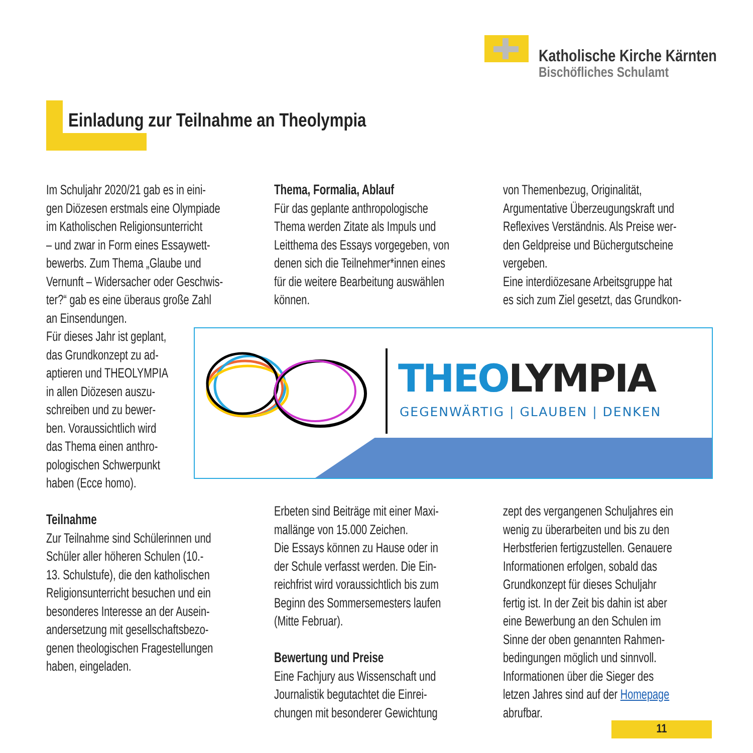Katholische Kirche Kärnten
Bischöfliches Schulamt
Einladung zur Teilnahme an Theolympia
Im Schuljahr 2020/21 gab es in eini-
gen Diözesen erstmals eine Olympiade
im Katholischen Religionsunterricht
– und zwar in Form eines Essaywett-
bewerbs. Zum Thema „Glaube und
Vernunft – Widersacher oder Geschwis-
ter?“ gab es eine überaus große Zahl
an Einsendungen.
Für dieses Jahr ist geplant,
das Grundkonzept zu ad-
aptieren und THEOLYMPIA
in allen Diözesen auszu-
schreiben und zu bewer-
ben. Voraussichtlich wird
das Thema einen anthro-
pologischen Schwerpunkt
haben (Ecce homo).
Teilnahme
Zur Teilnahme sind Schülerinnen und
Schüler aller höheren Schulen (10.-
13. Schulstufe), die den katholischen
Religionsunterricht besuchen und ein
besonderes Interesse an der Ausein-
andersetzung mit gesellschaftsbezo-
genen theologischen Fragestellungen
haben, eingeladen.
Thema, Formalia, Ablauf
Für das geplante anthropologische
Thema werden Zitate als Impuls und
Leitthema des Essays vorgegeben, von
denen sich die Teilnehmer*innen eines
für die weitere Bearbeitung auswählen
können.
von Themenbezug, Originalität,
Argumentative Überzeugungskraft und
Reflexives Verständnis. Als Preise wer-
den Geldpreise und Büchergutscheine
vergeben.
Eine interdiözesane Arbeitsgruppe hat
es sich zum Ziel gesetzt, das Grundkon-
THEO LYMPIA
GEGENWÄRTIG | GLAUBEN | DENKEN
Erbeten sind Beiträge mit einer Maxi-
mallänge von 15.000 Zeichen.
Die Essays können zu Hause oder in
der Schule verfasst werden. Die Ein-
reichfrist wird voraussichtlich bis zum
Beginn des Sommersemesters laufen
(Mitte Februar).
Bewertung und Preise
Eine Fachjury aus Wissenschaft und
Journalistik begutachtet die Einrei-
chungen mit besonderer Gewichtung
zept des vergangenen Schuljahres ein
wenig zu überarbeiten und bis zu den
Herbstferien fertigzustellen. Genauere
Informationen erfolgen, sobald das
Grundkonzept für dieses Schuljahr
fertig ist. In der Zeit bis dahin ist aber
eine Bewerbung an den Schulen im
Sinne der oben genannten Rahmen-
bedingungen möglich und sinnvoll.
Informationen über die Sieger des
letzen Jahres sind auf der Homepage
abrufbar.
11